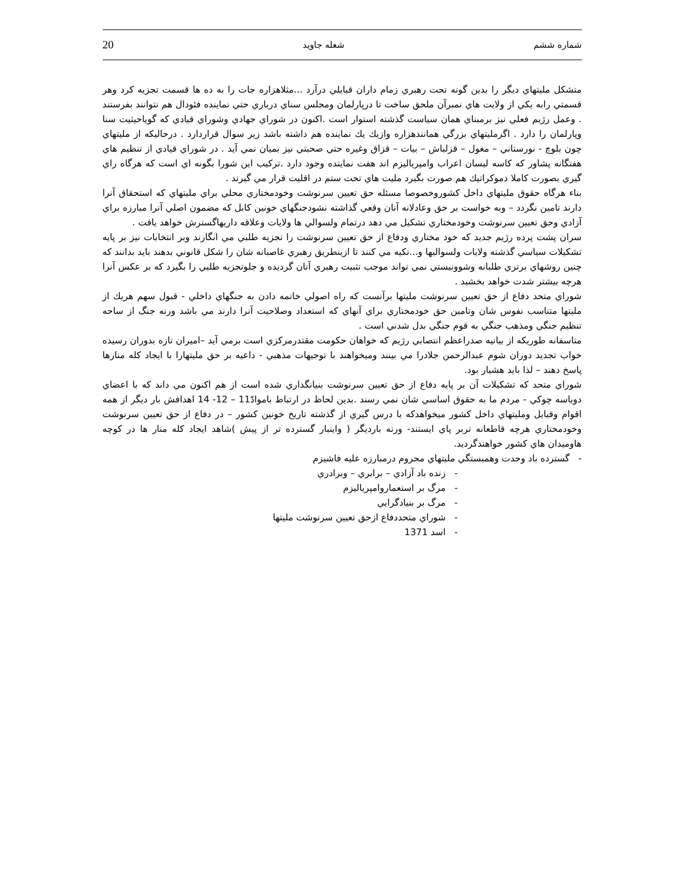20 شعله جاويد شماره ششم
متشكل مليتهاي ديگر را بدين گونه تحت رهبري زمام داران قبايلي درآرد ...مثلاهزاره جات را به ده ها قسمت تجزيه كرد وهر قسمتي رابه يكي از ولايت هاي نمبرآن ملحق ساخت تا درپارلمان ومجلس سناي درباري حتي نماينده فئودال هم نتوانند بفرستند . وعمل رژيم فعلي نيز برمبناي همان سياست گذشته استوار است .اكنون در شوراي جهادي وشوراي قيادي كه گوياحيثيت سنا وپارلمان را دارد . اگرمليتهاي بزرگي همانندهزاره وازيك يك نماينده هم داشته باشد زير سوال قراردارد . درحاليكه از مليتهاي چون بلوچ - نورستاني – مغول – قزلباش – بيات – قزاق وغيره حتي صحبتي نيز بميان نمي آيد . در شوراي قيادي از تنظيم هاي هفتگانه پشاور كه كاسه ليسان اعراب وامپرياليزم اند هفت نماينده وجود دارد .تركيب اين شورا بگونه اي است كه هرگاه راي گيري بصورت كاملا دموكراتيك هم صورت بگيرد مليت هاي تحت ستم در اقليت قرار مي گيرند .
بناء هرگاه حقوق مليتهاي داخل كشوروخصوصا مسئله حق تعيين سرنوشت وخودمختاري محلي براي مليتهاي كه استحقاق آنرا دارند تامين نگردد – وبه خواست بر حق وعادلانه آنان وقعي گذاشته نشودجنگهاي خونين كابل كه مضمون اصلي آنرا مبارزه براي آزادي وحق تعيين سرنوشت وخودمختاري تشكيل مي دهد درتمام ولسوالي ها ولايات وعلاقه داريهاگسترش خواهد يافت .
سران پشت پرده رژيم جديد كه خود مختاري ودفاع از حق تعيين سرنوشت را تجزيه طلبي مي انگارند وبر انتخابات نيز بر پايه تشكيلات سياسي گذشته ولايات ولسواليها و...تكيه مي كنند تا ازينطريق رهبري غاصبانه شان را شكل قانوني بدهند بايد بدانند كه چنين روشهاي برتري طلبانه وشوونيستي نمي تواند موجب تثبيت رهبري آنان گرديده و جلوتجزيه طلبي را بگيرد كه بر عكس آنرا هرچه بيشتر شدت خواهد بخشيد .
شوراي متحد دفاع از حق تعيين سرنوشت مليتها برآنست كه راه اصولي خاتمه دادن به جنگهاي داخلي - قبول سهم هريك از مليتها متناسب نفوس شان وتامين حق خودمختاري براي آنهاي كه استعداد وصلاحيت آنرا دارند مي باشد ورنه جنگ از ساحه تنظيم جنگي ومذهب جنگي به قوم جنگي بدل شدني است .
متاسفانه طوريكه از بيانيه صدراعظم انتصابي رژيم كه خواهان حكومت مقتدرمركزي است برمي آيد –اميران تازه بدوران رسيده خواب تجديد دوران شوم عبدالرحمن جلادرا مي بينند وميخواهند با توجيهات مذهبي - داعيه بر حق مليتهارا با ايجاد كله منارها پاسخ دهند – لذا بايد هشيار بود.
شوراي متحد كه تشكيلات آن بر پايه دفاع از حق تعيين سرنوشت بنيانگذاري شده است از هم اكنون مي داند كه با اعضاي دوياسه چوكي - مردم ما به حقوق اساسي شان نمي رسند .بدين لحاظ در ارتباط باموادّ11 – 12- 14 اهدافش بار ديگر از همه اقوام وقبايل ومليتهاي داخل كشور ميخواهدكه با درس گيري از گذشته تاريخ خونين كشور – در دفاع از حق تعيين سرنوشت وخودمختاري هرچه قاطعانه تربر پاي ايستند- ورنه بارديگر ( واينبار گسترده تر از پيش )شاهد ايجاد كله منار ها در كوچه هاوميدان هاي كشور خواهندگرديد.
- گسترده باد وحدت وهمبستگي مليتهاي محروم درمبارزه عليه فاشيزم
- زنده باد آزادي – برابري – وبرادري
- مرگ بر استعماروامپرياليزم
- مرگ بر بنيادگرايي
- شوراي متحددفاع ازحق تعيين سرنوشت مليتها
- اسد 1371